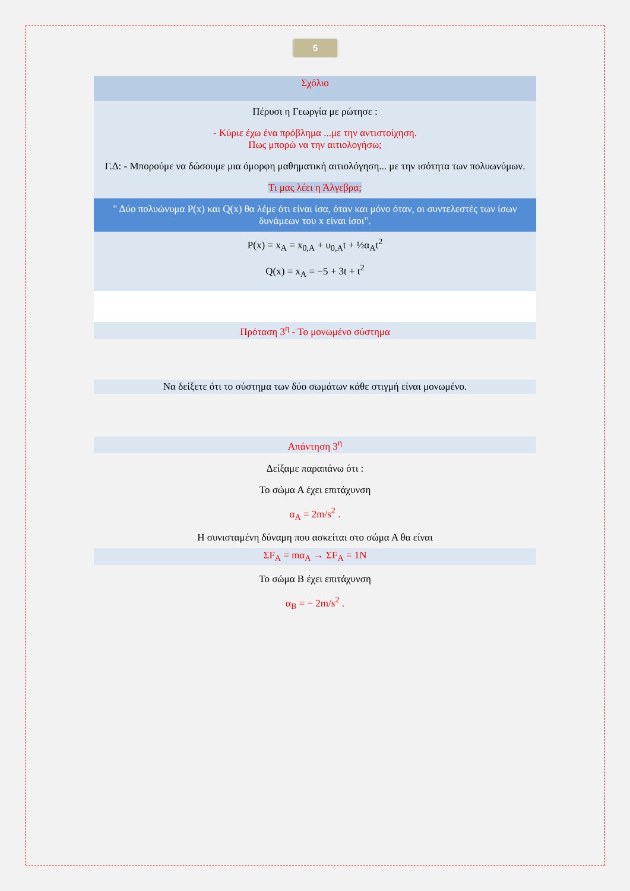5
Σχόλιο
Πέρυσι η Γεωργία με ρώτησε :
- Κύριε έχω ένα πρόβλημα ...με την αντιστοίχηση.
Πως μπορώ να την αιτιολογήσω;
Γ.Δ: - Μπορούμε να δώσουμε μια όμορφη μαθηματική αιτιολόγηση... με την ισότητα των πολυωνύμων.
Τι μας λέει η Άλγεβρα;
" Δύο πολυώνυμα P(x) και Q(x) θα λέμε ότι είναι ίσα, όταν και μόνο όταν, οι συντελεστές των ίσων δυνάμεων του x είναι ίσοι".
P(x) = x<sub>A</sub> = x<sub>0,A</sub> + υ<sub>0,A</sub>t + ½α<sub>A</sub>t<sup>2</sup>
Q(x) = x<sub>A</sub> = −5 + 3t + t<sup>2</sup>
Πρόταση 3<sup>η</sup> - Το μονωμένο σύστημα
Να δείξετε ότι το σύστημα των δύο σωμάτων κάθε στιγμή είναι μονωμένο.
Απάντηση 3<sup>η</sup>
Δείξαμε παραπάνω ότι :
Το σώμα Α έχει επιτάχυνση
α<sub>A</sub> = 2m/s<sup>2</sup> .
Η συνισταμένη δύναμη που ασκείται στο σώμα Α θα είναι
ΣF<sub>A</sub> = mα<sub>A</sub> → ΣF<sub>A</sub> = 1N
Το σώμα Β έχει επιτάχυνση
α<sub>B</sub> = − 2m/s<sup>2</sup> .